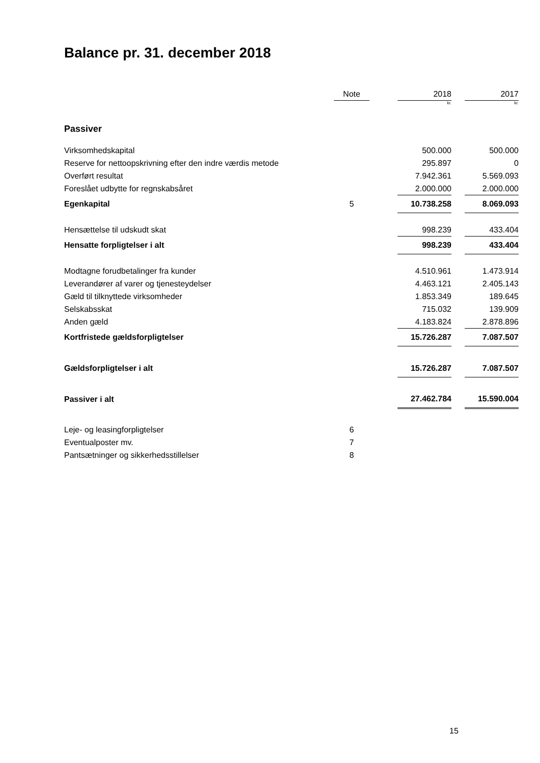Balance pr. 31. december 2018
| | Note | | 2018 | | 2017 |
| --- | --- | --- | --- | --- | --- |
| | | | kr. | | kr. |
| Passiver | | | | | |
| Virksomhedskapital | | | 500.000 | | 500.000 |
| Reserve for nettoopskrivning efter den indre værdis metode | | | 295.897 | | 0 |
| Overført resultat | | | 7.942.361 | | 5.569.093 |
| Foreslået udbytte for regnskabsåret | | | 2.000.000 | | 2.000.000 |
| Egenkapital | 5 | | 10.738.258 | | 8.069.093 |
| Hensættelse til udskudt skat | | | 998.239 | | 433.404 |
| Hensatte forpligtelser i alt | | | 998.239 | | 433.404 |
| Modtagne forudbetalinger fra kunder | | | 4.510.961 | | 1.473.914 |
| Leverandører af varer og tjenesteydelser | | | 4.463.121 | | 2.405.143 |
| Gæld til tilknyttede virksomheder | | | 1.853.349 | | 189.645 |
| Selskabsskat | | | 715.032 | | 139.909 |
| Anden gæld | | | 4.183.824 | | 2.878.896 |
| Kortfristede gældsforpligtelser | | | 15.726.287 | | 7.087.507 |
| Gældsforpligtelser i alt | | | 15.726.287 | | 7.087.507 |
| Passiver i alt | | | 27.462.784 | | 15.590.004 |
| Leje- og leasingforpligtelser | 6 | | | | |
| Eventualposter mv. | 7 | | | | |
| Pantsætninger og sikkerhedsstillelser | 8 | | | | |
15